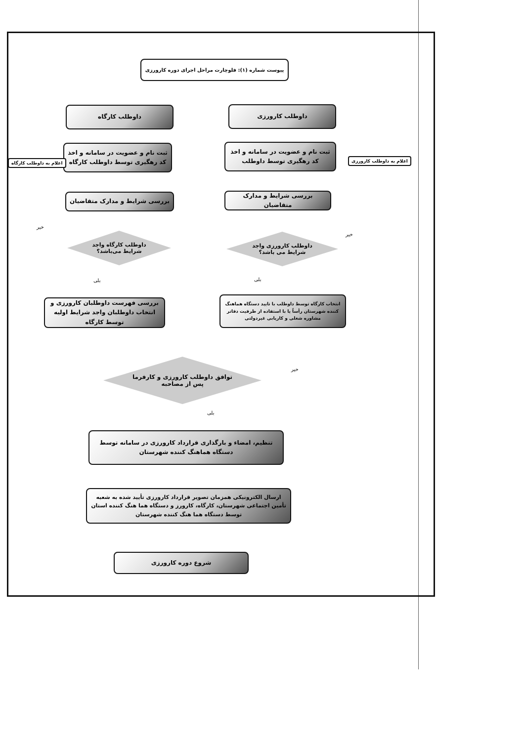پیوست شماره (۱): فلوچارت مراحل اجرای دوره کارورزی
داوطلب کارورزی
داوطلب کارگاه
ثبت نام و عضویت در سامانه و اخذ کد رهگیری توسط داوطلب
ثبت نام و عضویت در سامانه و اخذ کد رهگیری توسط داوطلب کارگاه
اعلام به داوطلب کارورزی
اعلام به داوطلب کارگاه
بررسی شرایط و مدارک متقاضیان
بررسی شرایط و مدارک متقاضیان
خیر
خیر
داوطلب کارورزی واجد
شرایط می باشد؟
داوطلب کارگاه واجد
شرایط می‌باشد؟
بلی
بلی
انتخاب کارگاه توسط داوطلب با تایید دستگاه هماهنگ کننده شهرستان رأساً یا با استفاده از ظرفیت دفاتر مشاوره شغلی و کاریابی غیردولتی
بررسی فهرست داوطلبان کارورزی و انتخاب داوطلبان واجد شرایط اولیه توسط کارگاه
خیر
توافق داوطلب کارورزی و کارفرما
پس از مصاحبه
بلی
تنظیم، امضاء و بارگذاری قرارداد کارورزی در سامانه توسط دستگاه هماهنگ کننده شهرستان
ارسال الکترونیکی همزمان تصویر قرارداد کارورزی تأیید شده به شعبه تأمین اجتماعی شهرستان، کارگاه، کارورز و دستگاه هما هنگ کننده استان توسط دستگاه هما هنگ کننده شهرستان
شروع دوره کارورزی